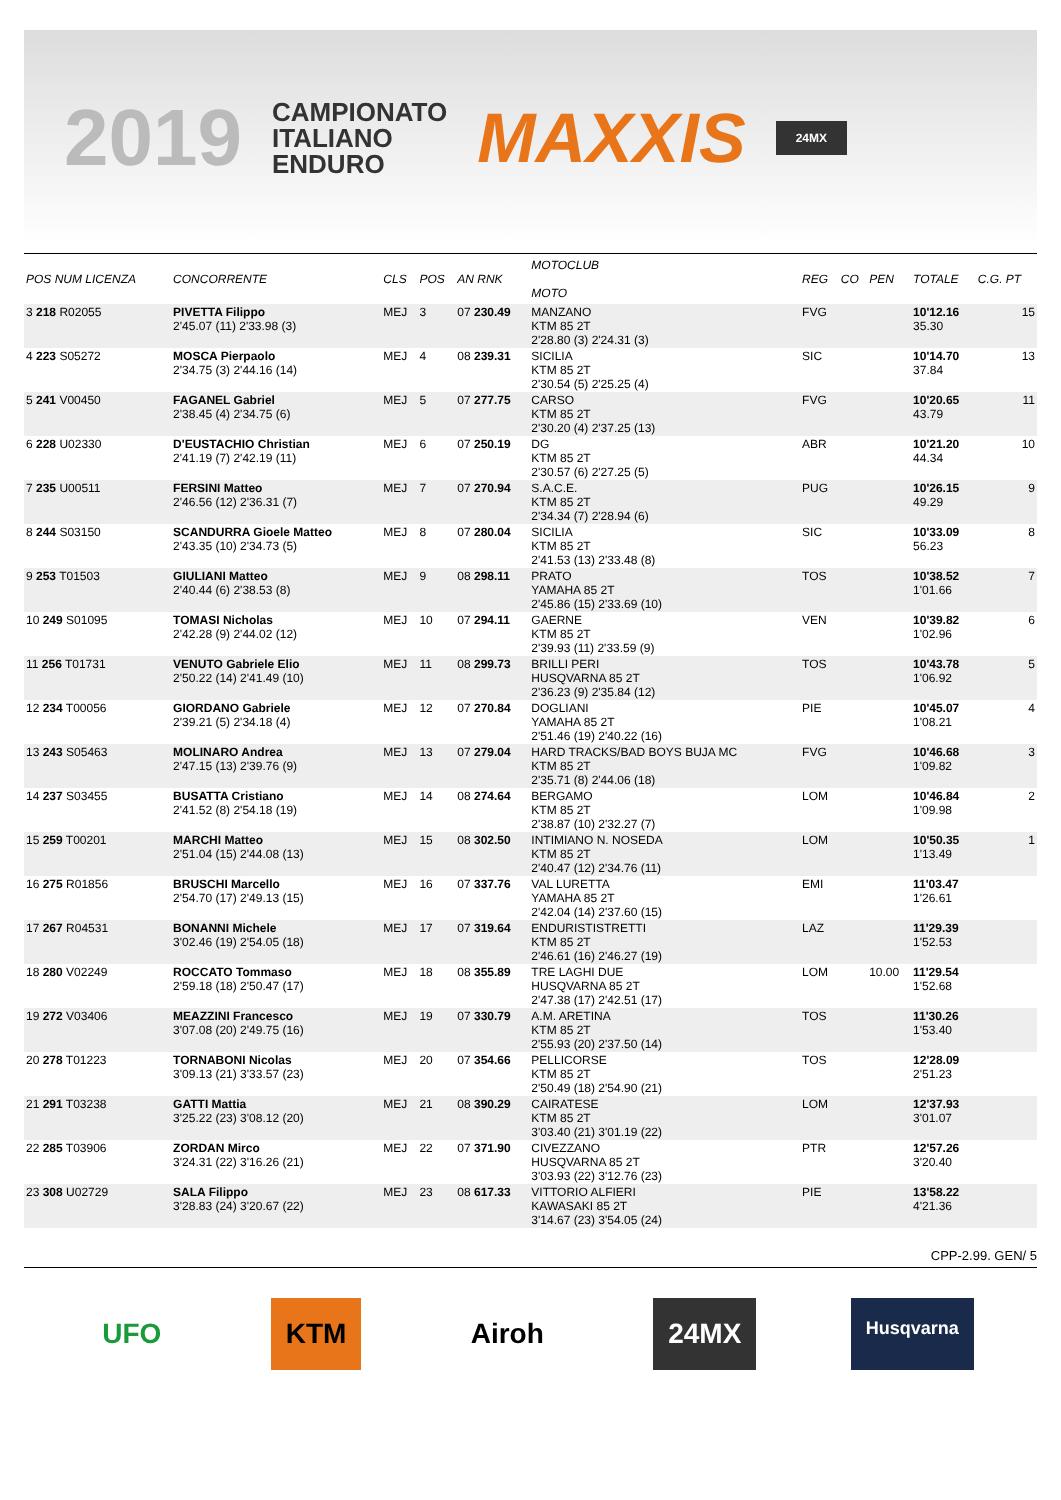2019
CAMPIONATO
ITALIANO
ENDURO
MAXXIS
24MX
| POS NUM LICENZA | CONCORRENTE | CLS | POS | AN RNK | MOTOCLUB MOTO | REG | CO | PEN | TOTALE | C.G. PT |
| --- | --- | --- | --- | --- | --- | --- | --- | --- | --- | --- |
| 3 218 R02055 | PIVETTA Filippo 2'45.07 (11) 2'33.98 (3) | MEJ | 3 | 07 230.49 | MANZANO KTM 85 2T 2'28.80 (3) 2'24.31 (3) | FVG | | | 10'12.16 35.30 | 15 |
| 4 223 S05272 | MOSCA Pierpaolo 2'34.75 (3) 2'44.16 (14) | MEJ | 4 | 08 239.31 | SICILIA KTM 85 2T 2'30.54 (5) 2'25.25 (4) | SIC | | | 10'14.70 37.84 | 13 |
| 5 241 V00450 | FAGANEL Gabriel 2'38.45 (4) 2'34.75 (6) | MEJ | 5 | 07 277.75 | CARSO KTM 85 2T 2'30.20 (4) 2'37.25 (13) | FVG | | | 10'20.65 43.79 | 11 |
| 6 228 U02330 | D'EUSTACHIO Christian 2'41.19 (7) 2'42.19 (11) | MEJ | 6 | 07 250.19 | DG KTM 85 2T 2'30.57 (6) 2'27.25 (5) | ABR | | | 10'21.20 44.34 | 10 |
| 7 235 U00511 | FERSINI Matteo 2'46.56 (12) 2'36.31 (7) | MEJ | 7 | 07 270.94 | S.A.C.E. KTM 85 2T 2'34.34 (7) 2'28.94 (6) | PUG | | | 10'26.15 49.29 | 9 |
| 8 244 S03150 | SCANDURRA Gioele Matteo 2'43.35 (10) 2'34.73 (5) | MEJ | 8 | 07 280.04 | SICILIA KTM 85 2T 2'41.53 (13) 2'33.48 (8) | SIC | | | 10'33.09 56.23 | 8 |
| 9 253 T01503 | GIULIANI Matteo 2'40.44 (6) 2'38.53 (8) | MEJ | 9 | 08 298.11 | PRATO YAMAHA 85 2T 2'45.86 (15) 2'33.69 (10) | TOS | | | 10'38.52 1'01.66 | 7 |
| 10 249 S01095 | TOMASI Nicholas 2'42.28 (9) 2'44.02 (12) | MEJ | 10 | 07 294.11 | GAERNE KTM 85 2T 2'39.93 (11) 2'33.59 (9) | VEN | | | 10'39.82 1'02.96 | 6 |
| 11 256 T01731 | VENUTO Gabriele Elio 2'50.22 (14) 2'41.49 (10) | MEJ | 11 | 08 299.73 | BRILLI PERI HUSQVARNA 85 2T 2'36.23 (9) 2'35.84 (12) | TOS | | | 10'43.78 1'06.92 | 5 |
| 12 234 T00056 | GIORDANO Gabriele 2'39.21 (5) 2'34.18 (4) | MEJ | 12 | 07 270.84 | DOGLIANI YAMAHA 85 2T 2'51.46 (19) 2'40.22 (16) | PIE | | | 10'45.07 1'08.21 | 4 |
| 13 243 S05463 | MOLINARO Andrea 2'47.15 (13) 2'39.76 (9) | MEJ | 13 | 07 279.04 | HARD TRACKS/BAD BOYS BUJA MC KTM 85 2T 2'35.71 (8) 2'44.06 (18) | FVG | | | 10'46.68 1'09.82 | 3 |
| 14 237 S03455 | BUSATTA Cristiano 2'41.52 (8) 2'54.18 (19) | MEJ | 14 | 08 274.64 | BERGAMO KTM 85 2T 2'38.87 (10) 2'32.27 (7) | LOM | | | 10'46.84 1'09.98 | 2 |
| 15 259 T00201 | MARCHI Matteo 2'51.04 (15) 2'44.08 (13) | MEJ | 15 | 08 302.50 | INTIMIANO N. NOSEDA KTM 85 2T 2'40.47 (12) 2'34.76 (11) | LOM | | | 10'50.35 1'13.49 | 1 |
| 16 275 R01856 | BRUSCHI Marcello 2'54.70 (17) 2'49.13 (15) | MEJ | 16 | 07 337.76 | VAL LURETTA YAMAHA 85 2T 2'42.04 (14) 2'37.60 (15) | EMI | | | 11'03.47 1'26.61 | |
| 17 267 R04531 | BONANNI Michele 3'02.46 (19) 2'54.05 (18) | MEJ | 17 | 07 319.64 | ENDURISTISTRETTI KTM 85 2T 2'46.61 (16) 2'46.27 (19) | LAZ | | | 11'29.39 1'52.53 | |
| 18 280 V02249 | ROCCATO Tommaso 2'59.18 (18) 2'50.47 (17) | MEJ | 18 | 08 355.89 | TRE LAGHI DUE HUSQVARNA 85 2T 2'47.38 (17) 2'42.51 (17) | LOM | | 10.00 | 11'29.54 1'52.68 | |
| 19 272 V03406 | MEAZZINI Francesco 3'07.08 (20) 2'49.75 (16) | MEJ | 19 | 07 330.79 | A.M. ARETINA KTM 85 2T 2'55.93 (20) 2'37.50 (14) | TOS | | | 11'30.26 1'53.40 | |
| 20 278 T01223 | TORNABONI Nicolas 3'09.13 (21) 3'33.57 (23) | MEJ | 20 | 07 354.66 | PELLICORSE KTM 85 2T 2'50.49 (18) 2'54.90 (21) | TOS | | | 12'28.09 2'51.23 | |
| 21 291 T03238 | GATTI Mattia 3'25.22 (23) 3'08.12 (20) | MEJ | 21 | 08 390.29 | CAIRATESE KTM 85 2T 3'03.40 (21) 3'01.19 (22) | LOM | | | 12'37.93 3'01.07 | |
| 22 285 T03906 | ZORDAN Mirco 3'24.31 (22) 3'16.26 (21) | MEJ | 22 | 07 371.90 | CIVEZZANO HUSQVARNA 85 2T 3'03.93 (22) 3'12.76 (23) | PTR | | | 12'57.26 3'20.40 | |
| 23 308 U02729 | SALA Filippo 3'28.83 (24) 3'20.67 (22) | MEJ | 23 | 08 617.33 | VITTORIO ALFIERI KAWASAKI 85 2T 3'14.67 (23) 3'54.05 (24) | PIE | | | 13'58.22 4'21.36 | |
CPP-2.99. GEN/ 5
UFO KTM Airoh 24MX
Husqvarna